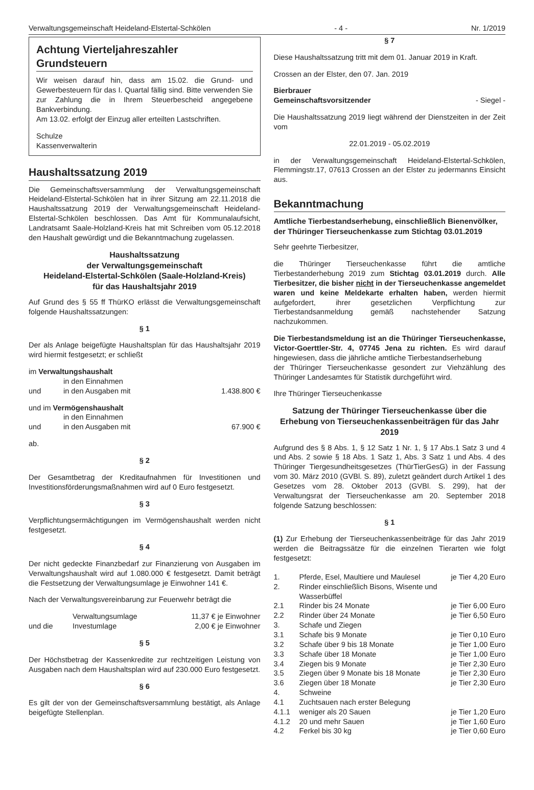Verwaltungsgemeinschaft Heideland-Elstertal-Schkölen - 4 - Nr. 1/2019
Achtung Vierteljahreszahler
Grundsteuern
Wir weisen darauf hin, dass am 15.02. die Grund- und Gewerbesteuern für das I. Quartal fällig sind. Bitte verwenden Sie zur Zahlung die in Ihrem Steuerbescheid angegebene Bankverbindung.
Am 13.02. erfolgt der Einzug aller erteilten Lastschriften.
Schulze
Kassenverwalterin
Haushaltssatzung 2019
Die Gemeinschaftsversammlung der Verwaltungsgemeinschaft Heideland-Elstertal-Schkölen hat in ihrer Sitzung am 22.11.2018 die Haushaltssatzung 2019 der Verwaltungsgemeinschaft Heideland-Elstertal-Schkölen beschlossen. Das Amt für Kommunalaufsicht, Landratsamt Saale-Holzland-Kreis hat mit Schreiben vom 05.12.2018 den Haushalt gewürdigt und die Bekanntmachung zugelassen.
Haushaltssatzung
der Verwaltungsgemeinschaft
Heideland-Elstertal-Schkölen (Saale-Holzland-Kreis)
für das Haushaltsjahr 2019
Auf Grund des § 55 ff ThürKO erlässt die Verwaltungsgemeinschaft folgende Haushaltssatzungen:
§ 1
Der als Anlage beigefügte Haushaltsplan für das Haushaltsjahr 2019 wird hiermit festgesetzt; er schließt
im Verwaltungshaushalt
| | in den Einnahmen | |
| und | in den Ausgaben mit | 1.438.800 € |
und im Vermögenshaushalt
| | in den Einnahmen | |
| und | in den Ausgaben mit | 67.900 € |
ab.
§ 2
Der Gesamtbetrag der Kreditaufnahmen für Investitionen und Investitionsförderungsmaßnahmen wird auf 0 Euro festgesetzt.
§ 3
Verpflichtungsermächtigungen im Vermögenshaushalt werden nicht festgesetzt.
§ 4
Der nicht gedeckte Finanzbedarf zur Finanzierung von Ausgaben im Verwaltungshaushalt wird auf 1.080.000 € festgesetzt. Damit beträgt die Festsetzung der Verwaltungsumlage je Einwohner 141 €.
Nach der Verwaltungsvereinbarung zur Feuerwehr beträgt die
| | Verwaltungsumlage | 11,37 € je Einwohner |
| und die | Investumlage | 2,00 € je Einwohner |
§ 5
Der Höchstbetrag der Kassenkredite zur rechtzeitigen Leistung von Ausgaben nach dem Haushaltsplan wird auf 230.000 Euro festgesetzt.
§ 6
Es gilt der von der Gemeinschaftsversammlung bestätigt, als Anlage beigefügte Stellenplan.
§ 7
Diese Haushaltssatzung tritt mit dem 01. Januar 2019 in Kraft.
Crossen an der Elster, den 07. Jan. 2019
Bierbrauer
Gemeinschaftsvorsitzender - Siegel -
Die Haushaltssatzung 2019 liegt während der Dienstzeiten in der Zeit vom
22.01.2019 - 05.02.2019
in der Verwaltungsgemeinschaft Heideland-Elstertal-Schkölen, Flemmingstr.17, 07613 Crossen an der Elster zu jedermanns Einsicht aus.
Bekanntmachung
Amtliche Tierbestandserhebung, einschließlich Bienenvölker, der Thüringer Tierseuchenkasse zum Stichtag 03.01.2019
Sehr geehrte Tierbesitzer,
die Thüringer Tierseuchenkasse führt die amtliche Tierbestanderhebung 2019 zum Stichtag 03.01.2019 durch. Alle Tierbesitzer, die bisher nicht in der Tierseuchenkasse angemeldet waren und keine Meldekarte erhalten haben, werden hiermit aufgefordert, ihrer gesetzlichen Verpflichtung zur Tierbestandsanmeldung gemäß nachstehender Satzung nachzukommen.
Die Tierbestandsmeldung ist an die Thüringer Tierseuchenkasse, Victor-Goerttler-Str. 4, 07745 Jena zu richten. Es wird darauf hingewiesen, dass die jährliche amtliche Tierbestandserhebung
der Thüringer Tierseuchenkasse gesondert zur Viehzählung des Thüringer Landesamtes für Statistik durchgeführt wird.
Ihre Thüringer Tierseuchenkasse
Satzung der Thüringer Tierseuchenkasse über die Erhebung von Tierseuchenkassenbeiträgen für das Jahr 2019
Aufgrund des § 8 Abs. 1, § 12 Satz 1 Nr. 1, § 17 Abs.1 Satz 3 und 4 und Abs. 2 sowie § 18 Abs. 1 Satz 1, Abs. 3 Satz 1 und Abs. 4 des Thüringer Tiergesundheitsgesetzes (ThürTierGesG) in der Fassung vom 30. März 2010 (GVBl. S. 89), zuletzt geändert durch Artikel 1 des Gesetzes vom 28. Oktober 2013 (GVBl. S. 299), hat der Verwaltungsrat der Tierseuchenkasse am 20. September 2018 folgende Satzung beschlossen:
§ 1
(1) Zur Erhebung der Tierseuchenkassenbeiträge für das Jahr 2019 werden die Beitragssätze für die einzelnen Tierarten wie folgt festgesetzt:
| 1. | Pferde, Esel, Maultiere und Maulesel | je Tier 4,20 Euro |
| 2. | Rinder einschließlich Bisons, Wisente und Wasserbüffel | |
| 2.1 | Rinder bis 24 Monate | je Tier 6,00 Euro |
| 2.2 | Rinder über 24 Monate | je Tier 6,50 Euro |
| 3. | Schafe und Ziegen | |
| 3.1 | Schafe bis 9 Monate | je Tier 0,10 Euro |
| 3.2 | Schafe über 9 bis 18 Monate | je Tier 1,00 Euro |
| 3.3 | Schafe über 18 Monate | je Tier 1,00 Euro |
| 3.4 | Ziegen bis 9 Monate | je Tier 2,30 Euro |
| 3.5 | Ziegen über 9 Monate bis 18 Monate | je Tier 2,30 Euro |
| 3.6 | Ziegen über 18 Monate | je Tier 2,30 Euro |
| 4. | Schweine | |
| 4.1 | Zuchtsauen nach erster Belegung | |
| 4.1.1 | weniger als 20 Sauen | je Tier 1,20 Euro |
| 4.1.2 | 20 und mehr Sauen | je Tier 1,60 Euro |
| 4.2 | Ferkel bis 30 kg | je Tier 0,60 Euro |